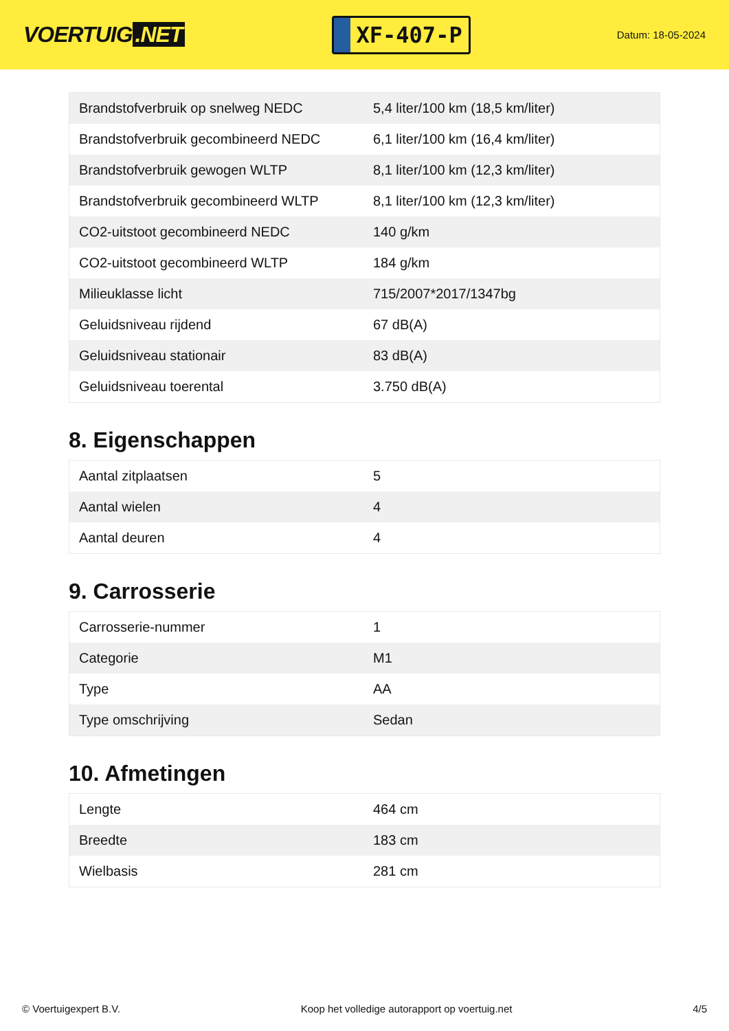VOERTUIG.NET
XF-407-P
Datum: 18-05-2024
| Brandstofverbruik op snelweg NEDC | 5,4 liter/100 km (18,5 km/liter) |
| Brandstofverbruik gecombineerd NEDC | 6,1 liter/100 km (16,4 km/liter) |
| Brandstofverbruik gewogen WLTP | 8,1 liter/100 km (12,3 km/liter) |
| Brandstofverbruik gecombineerd WLTP | 8,1 liter/100 km (12,3 km/liter) |
| CO2-uitstoot gecombineerd NEDC | 140 g/km |
| CO2-uitstoot gecombineerd WLTP | 184 g/km |
| Milieuklasse licht | 715/2007*2017/1347bg |
| Geluidsniveau rijdend | 67 dB(A) |
| Geluidsniveau stationair | 83 dB(A) |
| Geluidsniveau toerental | 3.750 dB(A) |
8. Eigenschappen
| Aantal zitplaatsen | 5 |
| Aantal wielen | 4 |
| Aantal deuren | 4 |
9. Carrosserie
| Carrosserie-nummer | 1 |
| Categorie | M1 |
| Type | AA |
| Type omschrijving | Sedan |
10. Afmetingen
| Lengte | 464 cm |
| Breedte | 183 cm |
| Wielbasis | 281 cm |
© Voertuigexpert B.V. Koop het volledige autorapport op voertuig.net 4/5